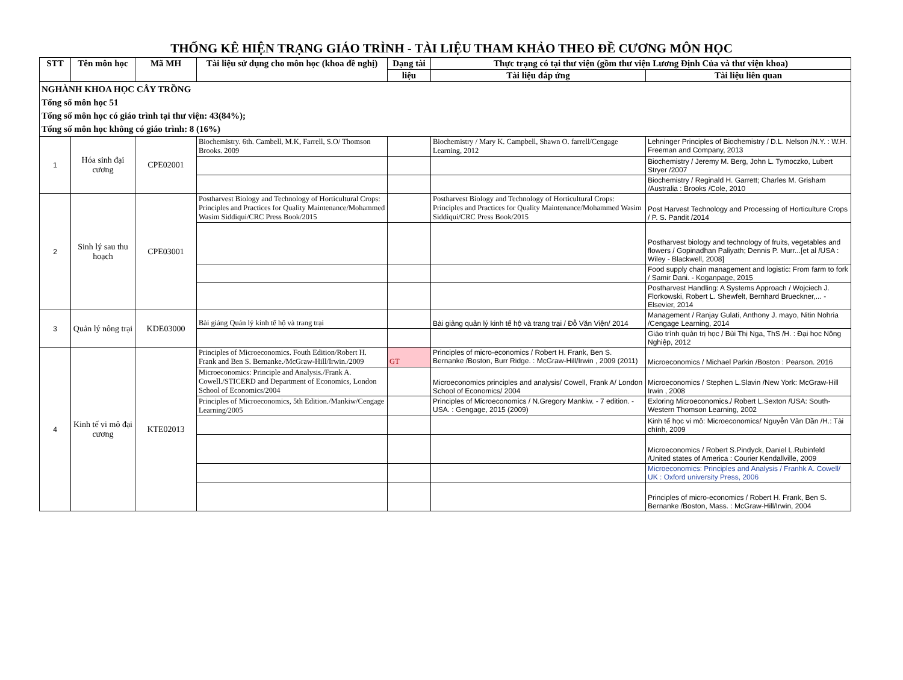THỐNG KÊ HIỆN TRẠNG GIÁO TRÌNH - TÀI LIỆU THAM KHẢO THEO ĐỀ CƯƠNG MÔN HỌC
| STT | Tên môn học | Mã MH | Tài liệu sử dụng cho môn học (khoa đề nghị) | Dạng tài | Thực trạng có tại thư viện (gồm thư viện Lương Định Của và thư viện khoa) | |
| --- | --- | --- | --- | --- | --- | --- |
| | | | | liệu | Tài liệu đáp ứng | Tài liệu liên quan |
| NGHÀNH KHOA HỌC CÂY TRỒNG Tổng số môn học 51 Tổng số môn học có giáo trình tại thư viện: 43(84%); Tổng số môn học không có giáo trình: 8 (16%) | | | | | | |
| 1 | Hóa sinh đại cương | CPE02001 | Biochemistry. 6th. Cambell, M.K, Farrell, S.O/ Thomson Brooks. 2009 | | Biochemistry / Mary K. Campbell, Shawn O. farrell/Cengage Learning, 2012 | Lehninger Principles of Biochemistry / D.L. Nelson /N.Y. : W.H. Freeman and Company, 2013 |
| | | | | | | Biochemistry / Jeremy M. Berg, John L. Tymoczko, Lubert Stryer /2007 |
| | | | | | | Biochemistry / Reginald H. Garrett; Charles M. Grisham /Australia : Brooks /Cole, 2010 |
| 2 | Sinh lý sau thu hoạch | CPE03001 | Postharvest Biology and Technology of Horticultural Crops: Principles and Practices for Quality Maintenance/Mohammed Wasim Siddiqui/CRC Press Book/2015 | | Postharvest Biology and Technology of Horticultural Crops: Principles and Practices for Quality Maintenance/Mohammed Wasim Siddiqui/CRC Press Book/2015 | Post Harvest Technology and Processing of Horticulture Crops / P. S. Pandit /2014 |
| | | | | | | Postharvest biology and technology of fruits, vegetables and flowers / Gopinadhan Paliyath; Dennis P. Murr...[et al /USA : Wiley - Blackwell, 2008] |
| | | | | | | Food supply chain management and logistic: From farm to fork / Samir Dani. - Koganpage, 2015 |
| | | | | | | Postharvest Handling: A Systems Approach / Wojciech J. Florkowski, Robert L. Shewfelt, Bernhard Brueckner,... - Elsevier, 2014 |
| 3 | Quản lý nông trại | KDE03000 | Bài giảng Quản lý kinh tế hộ và trang trại | | Bài giảng quản lý kinh tế hộ và trang trại / Đỗ Văn Viện/ 2014 | Management / Ranjay Gulati, Anthony J. mayo, Nitin Nohria /Cengage Learning, 2014 |
| | | | | | | Giáo trình quản trị học / Bùi Thị Nga, ThS /H. : Đại học Nông Nghiệp, 2012 |
| 4 | Kinh tế vi mô đại cương | KTE02013 | Principles of Microeconomics. Fouth Edition/Robert H. Frank and Ben S. Bernanke./McGraw-Hill/Irwin./2009 | GT | Principles of micro-economics / Robert H. Frank, Ben S. Bernanke /Boston, Burr Ridge. : McGraw-Hill/Irwin , 2009 (2011) | Microeconomics / Michael Parkin /Boston : Pearson. 2016 |
| | | | Microeconomics: Principle and Analysis./Frank A. Cowell./STICERD and Department of Economics, London School of Economics/2004 | | Microeconomics principles and analysis/ Cowell, Frank A/ London School of Economics/ 2004 | Microeconomics / Stephen L.Slavin /New York: McGraw-Hill Irwin , 2008 |
| | | | Principles of Microeconomics, 5th Edition./Mankiw/Cengage Learning/2005 | | Principles of Microeconomics / N.Gregory Mankiw. - 7 edition. - USA. : Gengage, 2015 (2009) | Exloring Microeconomics./ Robert L.Sexton /USA: South-Western Thomson Learning, 2002 |
| | | | | | | Kinh tế học vi mô: Microeconomics/ Nguyễn Văn Dần /H.: Tài chính, 2009 |
| | | | | | | Microeconomics / Robert S.Pindyck, Daniel L.Rubinfeld /United states of America : Courier Kendallville, 2009 |
| | | | | | | Microeconomics: Principles and Analysis / Franhk A. Cowell/ UK : Oxford university Press, 2006 |
| | | | | | | Principles of micro-economics / Robert H. Frank, Ben S. Bernanke /Boston, Mass. : McGraw-Hill/Irwin, 2004 |